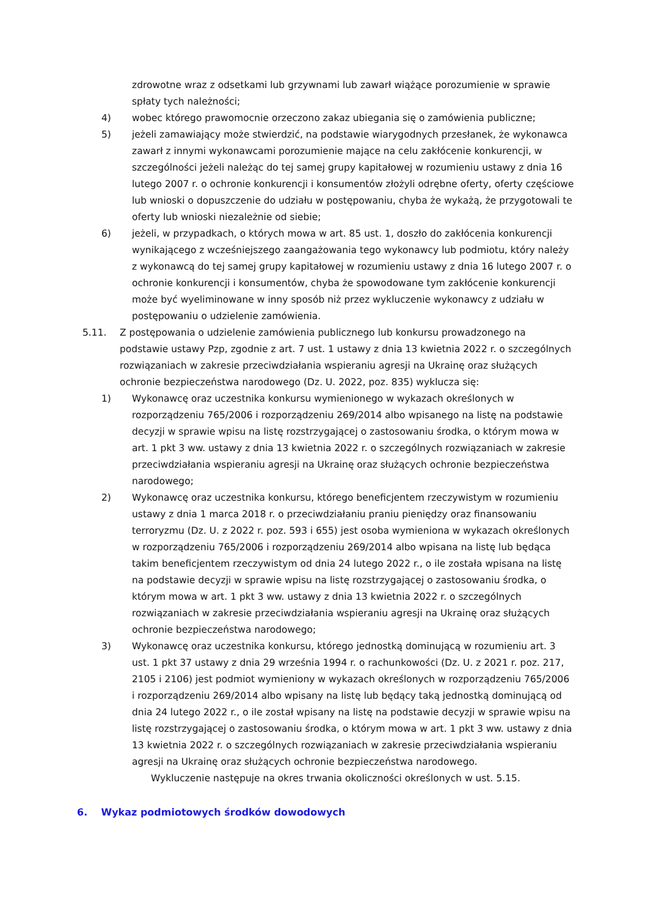zdrowotne wraz z odsetkami lub grzywnami lub zawarł wiążące porozumienie w sprawie spłaty tych należności;
4) wobec którego prawomocnie orzeczono zakaz ubiegania się o zamówienia publiczne;
5) jeżeli zamawiający może stwierdzić, na podstawie wiarygodnych przesłanek, że wykonawca zawarł z innymi wykonawcami porozumienie mające na celu zakłócenie konkurencji, w szczególności jeżeli należąc do tej samej grupy kapitałowej w rozumieniu ustawy z dnia 16 lutego 2007 r. o ochronie konkurencji i konsumentów złożyli odrębne oferty, oferty częściowe lub wnioski o dopuszczenie do udziału w postępowaniu, chyba że wykażą, że przygotowali te oferty lub wnioski niezależnie od siebie;
6) jeżeli, w przypadkach, o których mowa w art. 85 ust. 1, doszło do zakłócenia konkurencji wynikającego z wcześniejszego zaangażowania tego wykonawcy lub podmiotu, który należy z wykonawcą do tej samej grupy kapitałowej w rozumieniu ustawy z dnia 16 lutego 2007 r. o ochronie konkurencji i konsumentów, chyba że spowodowane tym zakłócenie konkurencji może być wyeliminowane w inny sposób niż przez wykluczenie wykonawcy z udziału w postępowaniu o udzielenie zamówienia.
5.11. Z postępowania o udzielenie zamówienia publicznego lub konkursu prowadzonego na podstawie ustawy Pzp, zgodnie z art. 7 ust. 1 ustawy z dnia 13 kwietnia 2022 r. o szczególnych rozwiązaniach w zakresie przeciwdziałania wspieraniu agresji na Ukrainę oraz służących ochronie bezpieczeństwa narodowego (Dz. U. 2022, poz. 835) wyklucza się:
1) Wykonawcę oraz uczestnika konkursu wymienionego w wykazach określonych w rozporządzeniu 765/2006 i rozporządzeniu 269/2014 albo wpisanego na listę na podstawie decyzji w sprawie wpisu na listę rozstrzygającej o zastosowaniu środka, o którym mowa w art. 1 pkt 3 ww. ustawy z dnia 13 kwietnia 2022 r. o szczególnych rozwiązaniach w zakresie przeciwdziałania wspieraniu agresji na Ukrainę oraz służących ochronie bezpieczeństwa narodowego;
2) Wykonawcę oraz uczestnika konkursu, którego beneficjentem rzeczywistym w rozumieniu ustawy z dnia 1 marca 2018 r. o przeciwdziałaniu praniu pieniędzy oraz finansowaniu terroryzmu (Dz. U. z 2022 r. poz. 593 i 655) jest osoba wymieniona w wykazach określonych w rozporządzeniu 765/2006 i rozporządzeniu 269/2014 albo wpisana na listę lub będąca takim beneficjentem rzeczywistym od dnia 24 lutego 2022 r., o ile została wpisana na listę na podstawie decyzji w sprawie wpisu na listę rozstrzygającej o zastosowaniu środka, o którym mowa w art. 1 pkt 3 ww. ustawy z dnia 13 kwietnia 2022 r. o szczególnych rozwiązaniach w zakresie przeciwdziałania wspieraniu agresji na Ukrainę oraz służących ochronie bezpieczeństwa narodowego;
3) Wykonawcę oraz uczestnika konkursu, którego jednostką dominującą w rozumieniu art. 3 ust. 1 pkt 37 ustawy z dnia 29 września 1994 r. o rachunkowości (Dz. U. z 2021 r. poz. 217, 2105 i 2106) jest podmiot wymieniony w wykazach określonych w rozporządzeniu 765/2006 i rozporządzeniu 269/2014 albo wpisany na listę lub będący taką jednostką dominującą od dnia 24 lutego 2022 r., o ile został wpisany na listę na podstawie decyzji w sprawie wpisu na listę rozstrzygającej o zastosowaniu środka, o którym mowa w art. 1 pkt 3 ww. ustawy z dnia 13 kwietnia 2022 r. o szczególnych rozwiązaniach w zakresie przeciwdziałania wspieraniu agresji na Ukrainę oraz służących ochronie bezpieczeństwa narodowego.
Wykluczenie następuje na okres trwania okoliczności określonych w ust. 5.15.
6. Wykaz podmiotowych środków dowodowych